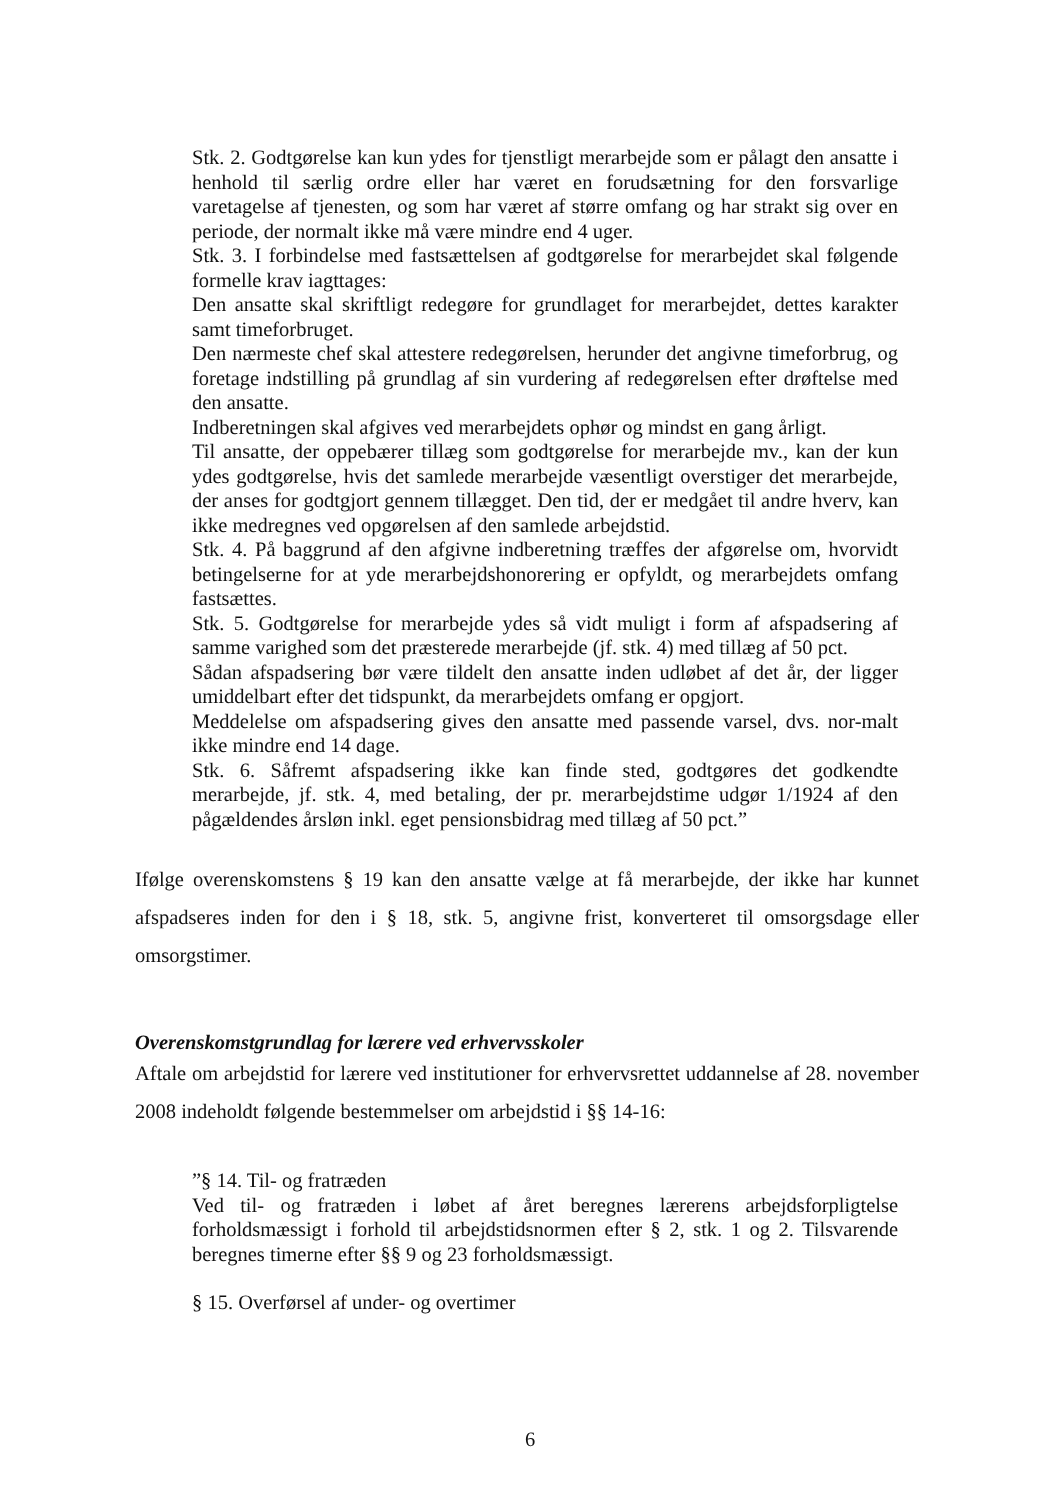Stk. 2. Godtgørelse kan kun ydes for tjenstligt merarbejde som er pålagt den ansatte i henhold til særlig ordre eller har været en forudsætning for den forsvarlige varetagelse af tjenesten, og som har været af større omfang og har strakt sig over en periode, der normalt ikke må være mindre end 4 uger.
Stk. 3. I forbindelse med fastsættelsen af godtgørelse for merarbejdet skal følgende formelle krav iagttages:
Den ansatte skal skriftligt redegøre for grundlaget for merarbejdet, dettes karakter samt timeforbruget.
Den nærmeste chef skal attestere redegørelsen, herunder det angivne timeforbrug, og foretage indstilling på grundlag af sin vurdering af redegørelsen efter drøftelse med den ansatte.
Indberetningen skal afgives ved merarbejdets ophør og mindst en gang årligt.
Til ansatte, der oppebærer tillæg som godtgørelse for merarbejde mv., kan der kun ydes godtgørelse, hvis det samlede merarbejde væsentligt overstiger det merarbejde, der anses for godtgjort gennem tillægget. Den tid, der er medgået til andre hverv, kan ikke medregnes ved opgørelsen af den samlede arbejdstid.
Stk. 4. På baggrund af den afgivne indberetning træffes der afgørelse om, hvorvidt betingelserne for at yde merarbejdshonorering er opfyldt, og merarbejdets omfang fastsættes.
Stk. 5. Godtgørelse for merarbejde ydes så vidt muligt i form af afspadsering af samme varighed som det præsterede merarbejde (jf. stk. 4) med tillæg af 50 pct.
Sådan afspadsering bør være tildelt den ansatte inden udløbet af det år, der ligger umiddelbart efter det tidspunkt, da merarbejdets omfang er opgjort.
Meddelelse om afspadsering gives den ansatte med passende varsel, dvs. nor-malt ikke mindre end 14 dage.
Stk. 6. Såfremt afspadsering ikke kan finde sted, godtgøres det godkendte merarbejde, jf. stk. 4, med betaling, der pr. merarbejdstime udgør 1/1924 af den pågældendes årsløn inkl. eget pensionsbidrag med tillæg af 50 pct.”
Ifølge overenskomstens § 19 kan den ansatte vælge at få merarbejde, der ikke har kunnet afspadseres inden for den i § 18, stk. 5, angivne frist, konverteret til omsorgsdage eller omsorgstimer.
Overenskomstgrundlag for lærere ved erhvervsskoler
Aftale om arbejdstid for lærere ved institutioner for erhvervsrettet uddannelse af 28. november 2008 indeholdt følgende bestemmelser om arbejdstid i §§ 14-16:
”§ 14. Til- og fratræden
Ved til- og fratræden i løbet af året beregnes lærerens arbejdsforpligtelse forholdsmæssigt i forhold til arbejdstidsnormen efter § 2, stk. 1 og 2. Tilsvarende beregnes timerne efter §§ 9 og 23 forholdsmæssigt.
§ 15. Overførsel af under- og overtimer
6